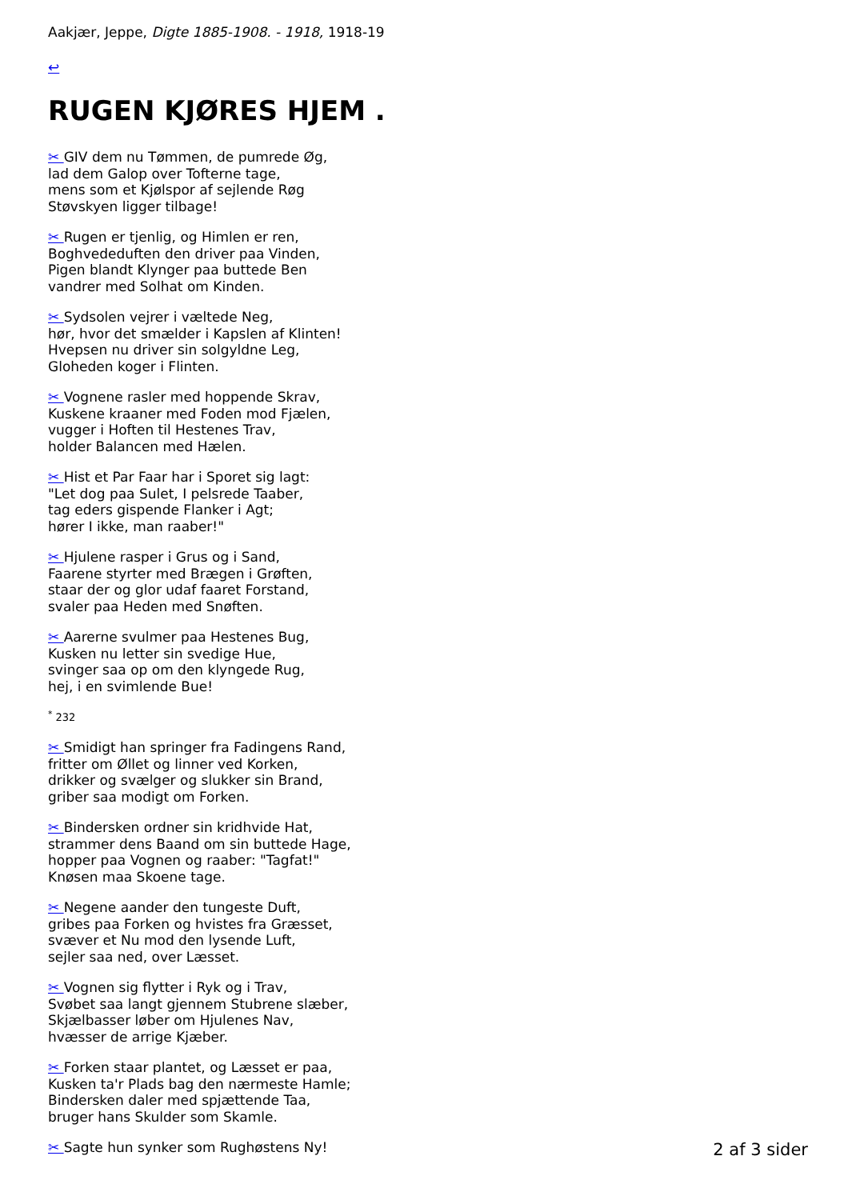Aakjær, Jeppe, Digte 1885-1908. - 1918, 1918-19
↩
RUGEN KJØRES HJEM .
✂ GIV dem nu Tømmen, de pumrede Øg,
lad dem Galop over Tofterne tage,
mens som et Kjølspor af sejlende Røg
Støvskyen ligger tilbage!
✂ Rugen er tjenlig, og Himlen er ren,
Boghvededuften den driver paa Vinden,
Pigen blandt Klynger paa buttede Ben
vandrer med Solhat om Kinden.
✂ Sydsolen vejrer i væltede Neg,
hør, hvor det smælder i Kapslen af Klinten!
Hvepsen nu driver sin solgyldne Leg,
Gloheden koger i Flinten.
✂ Vognene rasler med hoppende Skrav,
Kuskene kraaner med Foden mod Fjælen,
vugger i Hoften til Hestenes Trav,
holder Balancen med Hælen.
✂ Hist et Par Faar har i Sporet sig lagt:
"Let dog paa Sulet, I pelsrede Taaber,
tag eders gispende Flanker i Agt;
hører I ikke, man raaber!"
✂ Hjulene rasper i Grus og i Sand,
Faarene styrter med Brægen i Grøften,
staar der og glor udaf faaret Forstand,
svaler paa Heden med Snøften.
✂ Aarerne svulmer paa Hestenes Bug,
Kusken nu letter sin svedige Hue,
svinger saa op om den klyngede Rug,
hej, i en svimlende Bue!
<sup>*</sup> 232
✂ Smidigt han springer fra Fadingens Rand,
fritter om Øllet og linner ved Korken,
drikker og svælger og slukker sin Brand,
griber saa modigt om Forken.
✂ Bindersken ordner sin kridhvide Hat,
strammer dens Baand om sin buttede Hage,
hopper paa Vognen og raaber: "Tagfat!"
Knøsen maa Skoene tage.
✂ Negene aander den tungeste Duft,
gribes paa Forken og hvistes fra Græsset,
svæver et Nu mod den lysende Luft,
sejler saa ned, over Læsset.
✂ Vognen sig flytter i Ryk og i Trav,
Svøbet saa langt gjennem Stubrene slæber,
Skjælbasser løber om Hjulenes Nav,
hvæsser de arrige Kjæber.
✂ Forken staar plantet, og Læsset er paa,
Kusken ta'r Plads bag den nærmeste Hamle;
Bindersken daler med spjættende Taa,
bruger hans Skulder som Skamle.
✂ Sagte hun synker som Rughøstens Ny!
2 af 3 sider